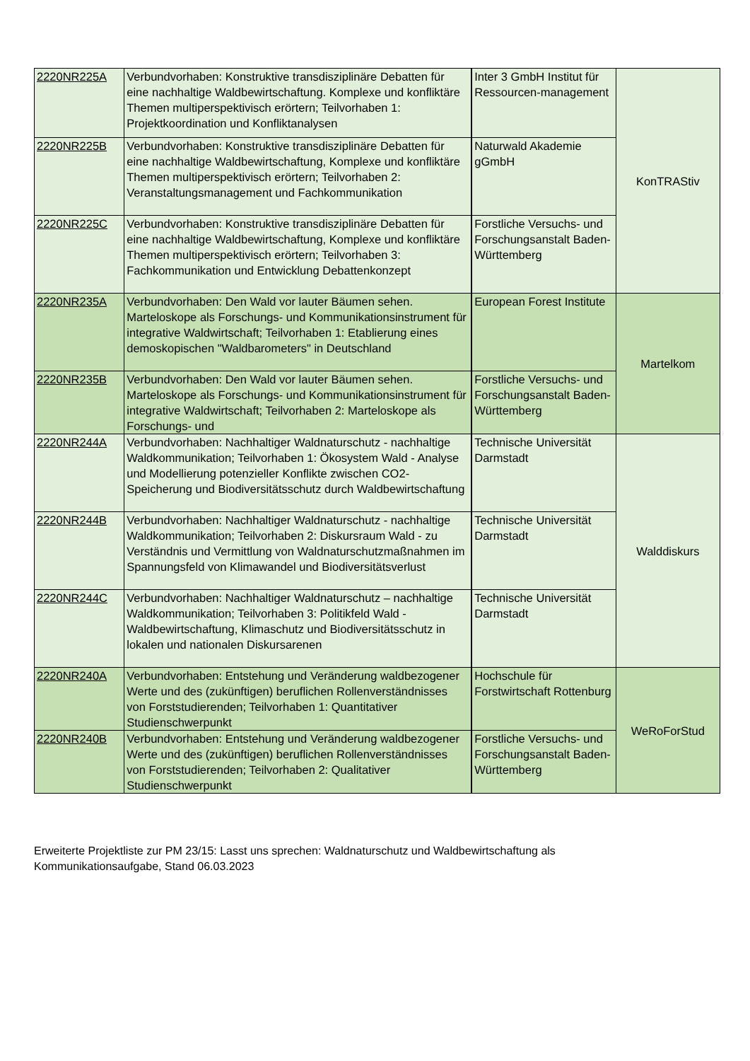| 2220NR225A | Verbundvorhaben: Konstruktive transdisziplinäre Debatten für eine nachhaltige Waldbewirtschaftung. Komplexe und konfliktäre Themen multiperspektivisch erörtern; Teilvorhaben 1: Projektkoordination und Konfliktanalysen | Inter 3 GmbH Institut für Ressourcen-management | KonTRAStiv |
| 2220NR225B | Verbundvorhaben: Konstruktive transdisziplinäre Debatten für eine nachhaltige Waldbewirtschaftung, Komplexe und konfliktäre Themen multiperspektivisch erörtern; Teilvorhaben 2: Veranstaltungsmanagement und Fachkommunikation | Naturwald Akademie gGmbH | |
| 2220NR225C | Verbundvorhaben: Konstruktive transdisziplinäre Debatten für eine nachhaltige Waldbewirtschaftung, Komplexe und konfliktäre Themen multiperspektivisch erörtern; Teilvorhaben 3: Fachkommunikation und Entwicklung Debattenkonzept | Forstliche Versuchs- und Forschungsanstalt Baden-Württemberg | |
| 2220NR235A | Verbundvorhaben: Den Wald vor lauter Bäumen sehen. Marteloskope als Forschungs- und Kommunikationsinstrument für integrative Waldwirtschaft; Teilvorhaben 1: Etablierung eines demoskopischen "Waldbarometers" in Deutschland | European Forest Institute | Martelkom |
| 2220NR235B | Verbundvorhaben: Den Wald vor lauter Bäumen sehen. Marteloskope als Forschungs- und Kommunikationsinstrument für integrative Waldwirtschaft; Teilvorhaben 2: Marteloskope als Forschungs- und | Forstliche Versuchs- und Forschungsanstalt Baden-Württemberg | |
| 2220NR244A | Verbundvorhaben: Nachhaltiger Waldnaturschutz - nachhaltige Waldkommunikation; Teilvorhaben 1: Ökosystem Wald - Analyse und Modellierung potenzieller Konflikte zwischen CO2-Speicherung und Biodiversitätsschutz durch Waldbewirtschaftung | Technische Universität Darmstadt | Walddiskurs |
| 2220NR244B | Verbundvorhaben: Nachhaltiger Waldnaturschutz - nachhaltige Waldkommunikation; Teilvorhaben 2: Diskursraum Wald - zu Verständnis und Vermittlung von Waldnaturschutzmaßnahmen im Spannungsfeld von Klimawandel und Biodiversitätsverlust | Technische Universität Darmstadt | |
| 2220NR244C | Verbundvorhaben: Nachhaltiger Waldnaturschutz – nachhaltige Waldkommunikation; Teilvorhaben 3: Politikfeld Wald - Waldbewirtschaftung, Klimaschutz und Biodiversitätsschutz in lokalen und nationalen Diskursarenen | Technische Universität Darmstadt | |
| 2220NR240A | Verbundvorhaben: Entstehung und Veränderung waldbezogener Werte und des (zukünftigen) beruflichen Rollenverständnisses von Forststudierenden; Teilvorhaben 1: Quantitativer Studienschwerpunkt | Hochschule für Forstwirtschaft Rottenburg | WeRoForStud |
| 2220NR240B | Verbundvorhaben: Entstehung und Veränderung waldbezogener Werte und des (zukünftigen) beruflichen Rollenverständnisses von Forststudierenden; Teilvorhaben 2: Qualitativer Studienschwerpunkt | Forstliche Versuchs- und Forschungsanstalt Baden-Württemberg | |
Erweiterte Projektliste zur PM 23/15: Lasst uns sprechen: Waldnaturschutz und Waldbewirtschaftung als Kommunikationsaufgabe, Stand 06.03.2023